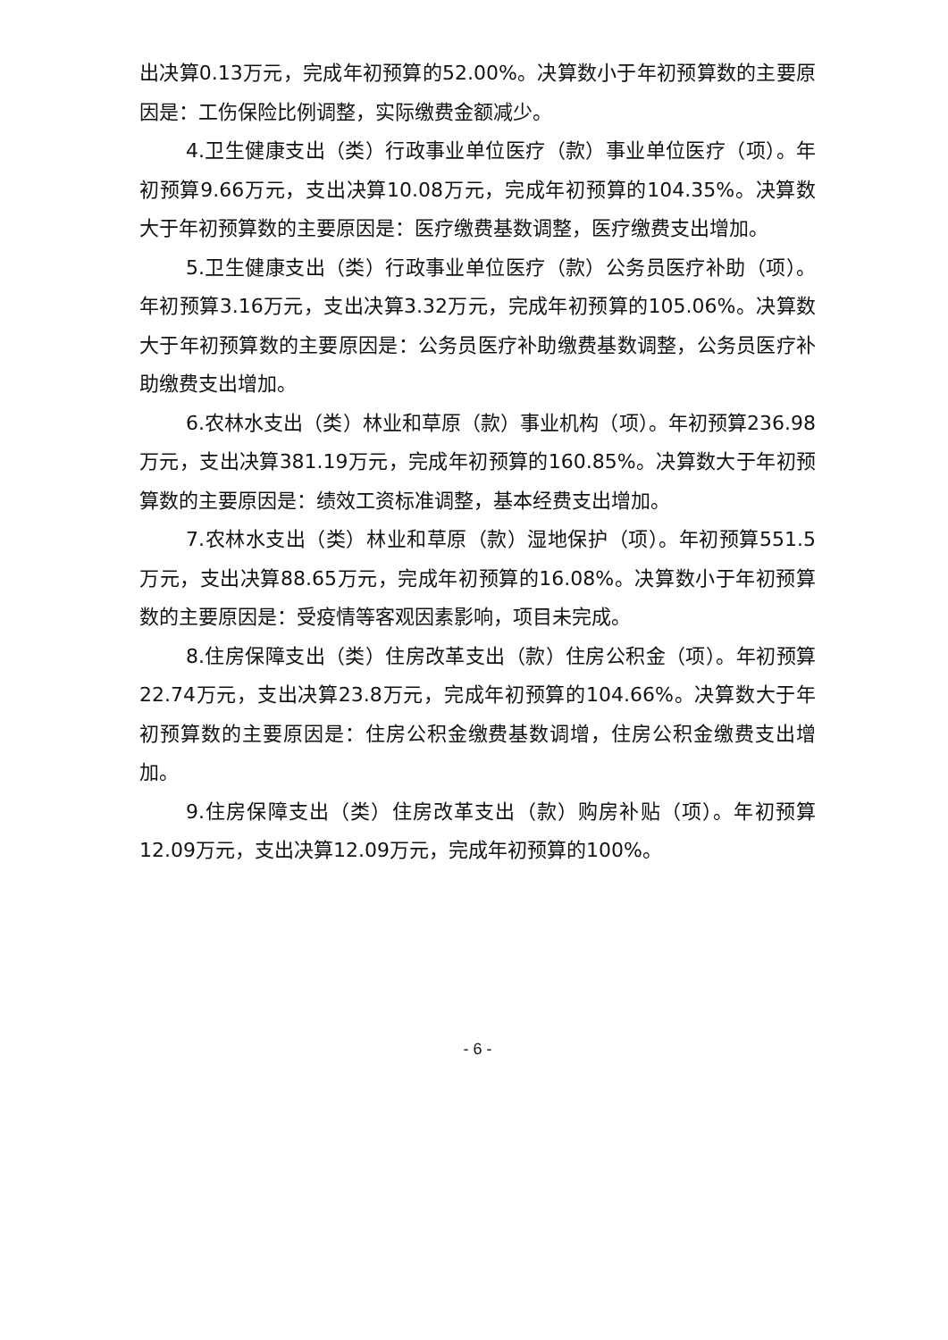出决算0.13万元，完成年初预算的52.00%。决算数小于年初预算数的主要原因是：工伤保险比例调整，实际缴费金额减少。
4.卫生健康支出（类）行政事业单位医疗（款）事业单位医疗（项）。年初预算9.66万元，支出决算10.08万元，完成年初预算的104.35%。决算数大于年初预算数的主要原因是：医疗缴费基数调整，医疗缴费支出增加。
5.卫生健康支出（类）行政事业单位医疗（款）公务员医疗补助（项）。年初预算3.16万元，支出决算3.32万元，完成年初预算的105.06%。决算数大于年初预算数的主要原因是：公务员医疗补助缴费基数调整，公务员医疗补助缴费支出增加。
6.农林水支出（类）林业和草原（款）事业机构（项）。年初预算236.98万元，支出决算381.19万元，完成年初预算的160.85%。决算数大于年初预算数的主要原因是：绩效工资标准调整，基本经费支出增加。
7.农林水支出（类）林业和草原（款）湿地保护（项）。年初预算551.5万元，支出决算88.65万元，完成年初预算的16.08%。决算数小于年初预算数的主要原因是：受疫情等客观因素影响，项目未完成。
8.住房保障支出（类）住房改革支出（款）住房公积金（项）。年初预算22.74万元，支出决算23.8万元，完成年初预算的104.66%。决算数大于年初预算数的主要原因是：住房公积金缴费基数调增，住房公积金缴费支出增加。
9.住房保障支出（类）住房改革支出（款）购房补贴（项）。年初预算12.09万元，支出决算12.09万元，完成年初预算的100%。
- 6 -